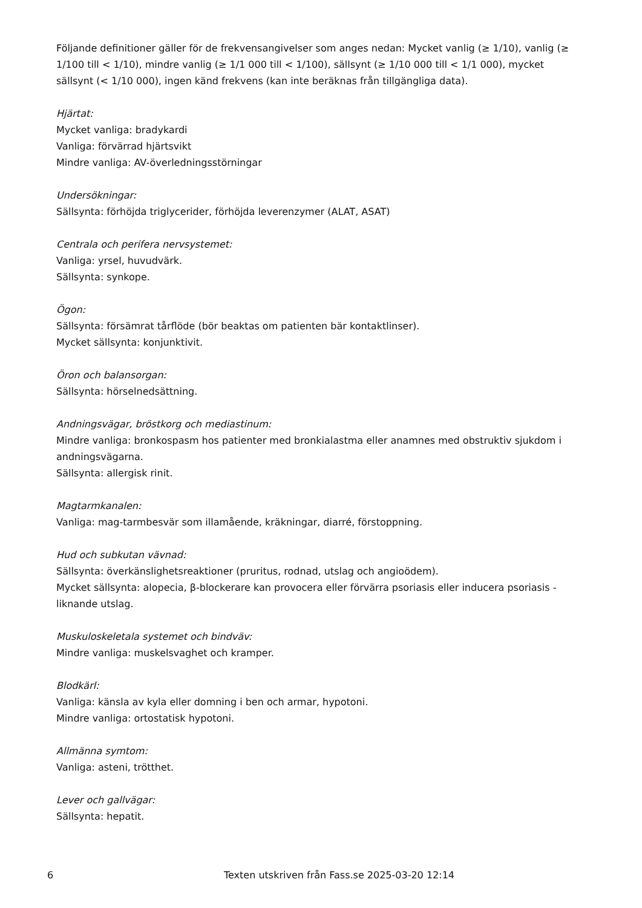Följande definitioner gäller för de frekvensangivelser som anges nedan: Mycket vanlig (≥ 1/10), vanlig (≥ 1/100 till < 1/10), mindre vanlig (≥ 1/1 000 till < 1/100), sällsynt (≥ 1/10 000 till < 1/1 000), mycket sällsynt (< 1/10 000), ingen känd frekvens (kan inte beräknas från tillgängliga data).
Hjärtat:
Mycket vanliga: bradykardi
Vanliga: förvärrad hjärtsvikt
Mindre vanliga: AV-överledningsstörningar
Undersökningar:
Sällsynta: förhöjda triglycerider, förhöjda leverenzymer (ALAT, ASAT)
Centrala och perifera nervsystemet:
Vanliga: yrsel, huvudvärk.
Sällsynta: synkope.
Ögon:
Sällsynta: försämrat tårflöde (bör beaktas om patienten bär kontaktlinser).
Mycket sällsynta: konjunktivit.
Öron och balansorgan:
Sällsynta: hörselnedsättning.
Andningsvägar, bröstkorg och mediastinum:
Mindre vanliga: bronkospasm hos patienter med bronkialastma eller anamnes med obstruktiv sjukdom i andningsvägarna.
Sällsynta: allergisk rinit.
Magtarmkanalen:
Vanliga: mag-tarmbesvär som illamående, kräkningar, diarré, förstoppning.
Hud och subkutan vävnad:
Sällsynta: överkänslighetsreaktioner (pruritus, rodnad, utslag och angioödem).
Mycket sällsynta: alopecia, β-blockerare kan provocera eller förvärra psoriasis eller inducera psoriasis -liknande utslag.
Muskuloskeletala systemet och bindväv:
Mindre vanliga: muskelsvaghet och kramper.
Blodkärl:
Vanliga: känsla av kyla eller domning i ben och armar, hypotoni.
Mindre vanliga: ortostatisk hypotoni.
Allmänna symtom:
Vanliga: asteni, trötthet.
Lever och gallvägar:
Sällsynta: hepatit.
6 Texten utskriven från Fass.se 2025-03-20 12:14